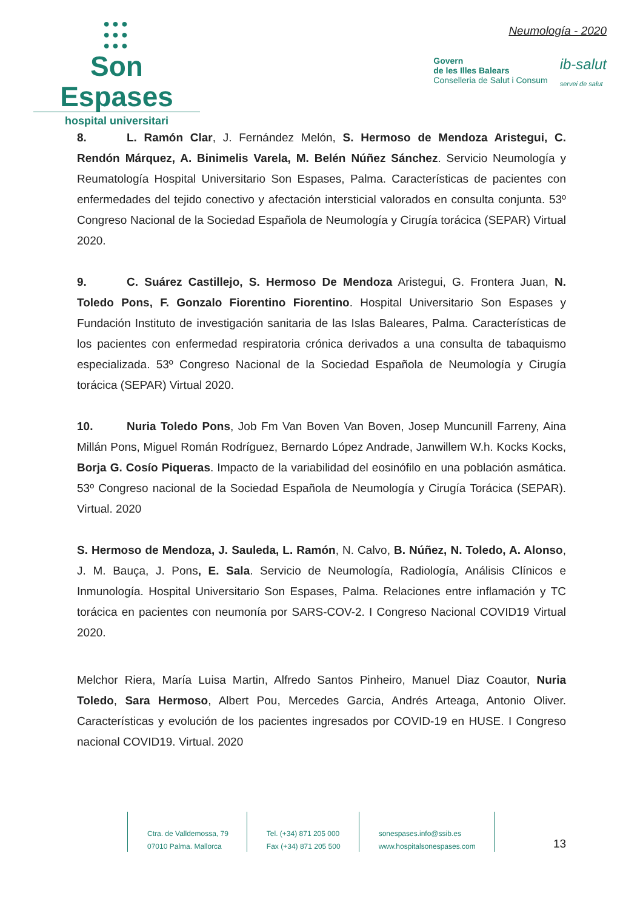●●●
●●●
●●●
Son Espases
hospital universitari
Neumología - 2020
Govern
de les Illes Balears
Conselleria de Salut i Consum
ib-salut
servei de salut
8. L. Ramón Clar, J. Fernández Melón, S. Hermoso de Mendoza Aristegui, C. Rendón Márquez, A. Binimelis Varela, M. Belén Núñez Sánchez. Servicio Neumología y Reumatología Hospital Universitario Son Espases, Palma. Características de pacientes con enfermedades del tejido conectivo y afectación intersticial valorados en consulta conjunta. 53º Congreso Nacional de la Sociedad Española de Neumología y Cirugía torácica (SEPAR) Virtual 2020.
9. C. Suárez Castillejo, S. Hermoso De Mendoza Aristegui, G. Frontera Juan, N. Toledo Pons, F. Gonzalo Fiorentino Fiorentino. Hospital Universitario Son Espases y Fundación Instituto de investigación sanitaria de las Islas Baleares, Palma. Características de los pacientes con enfermedad respiratoria crónica derivados a una consulta de tabaquismo especializada. 53º Congreso Nacional de la Sociedad Española de Neumología y Cirugía torácica (SEPAR) Virtual 2020.
10. Nuria Toledo Pons, Job Fm Van Boven Van Boven, Josep Muncunill Farreny, Aina Millán Pons, Miguel Román Rodríguez, Bernardo López Andrade, Janwillem W.h. Kocks Kocks, Borja G. Cosío Piqueras. Impacto de la variabilidad del eosinófilo en una población asmática. 53º Congreso nacional de la Sociedad Española de Neumología y Cirugía Torácica (SEPAR). Virtual. 2020
S. Hermoso de Mendoza, J. Sauleda, L. Ramón, N. Calvo, B. Núñez, N. Toledo, A. Alonso, J. M. Bauça, J. Pons, E. Sala. Servicio de Neumología, Radiología, Análisis Clínicos e Inmunología. Hospital Universitario Son Espases, Palma. Relaciones entre inflamación y TC torácica en pacientes con neumonía por SARS-COV-2. I Congreso Nacional COVID19 Virtual 2020.
Melchor Riera, María Luisa Martin, Alfredo Santos Pinheiro, Manuel Diaz Coautor, Nuria Toledo, Sara Hermoso, Albert Pou, Mercedes Garcia, Andrés Arteaga, Antonio Oliver. Características y evolución de los pacientes ingresados por COVID-19 en HUSE. I Congreso nacional COVID19. Virtual. 2020
Ctra. de Valldemossa, 79
07010 Palma. Mallorca
Tel. (+34) 871 205 000
Fax (+34) 871 205 500
sonespases.info@ssib.es
www.hospitalsonespases.com
13